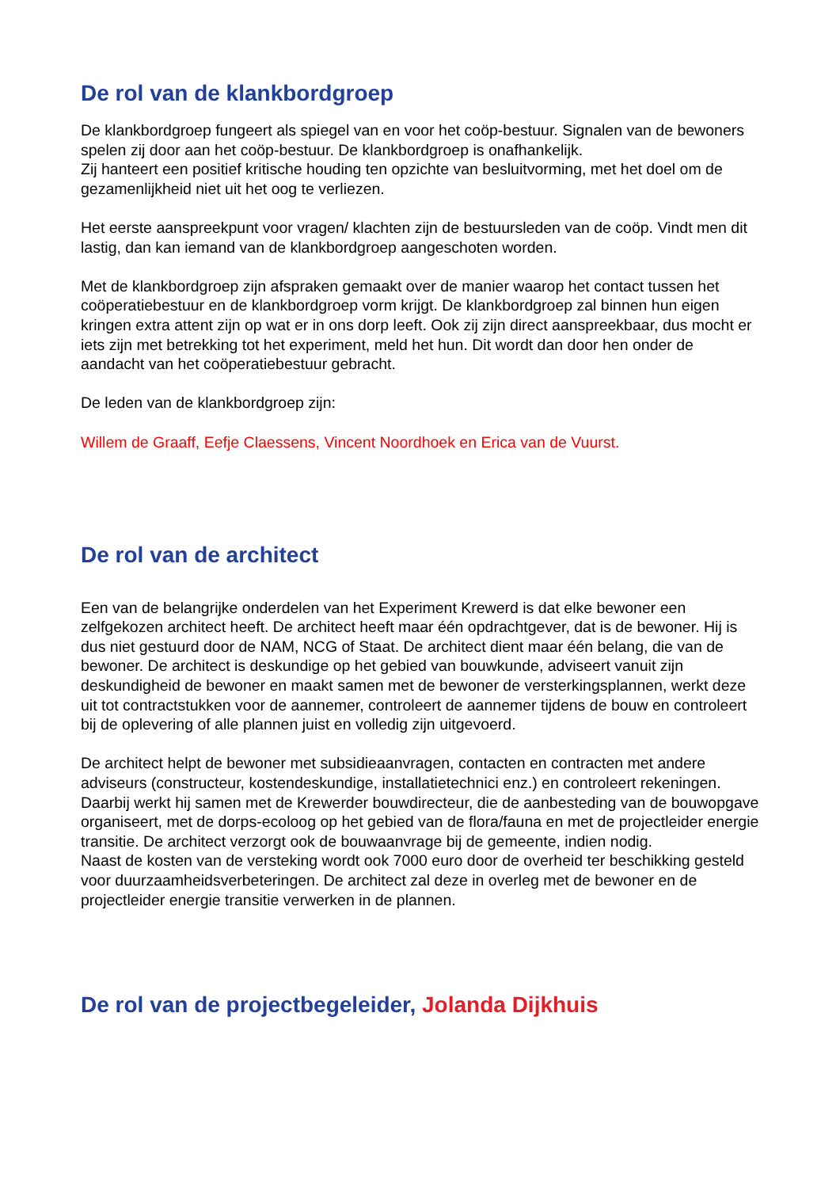De rol van de klankbordgroep
De klankbordgroep fungeert als spiegel van en voor het coöp-bestuur. Signalen van de bewoners spelen zij door aan het coöp-bestuur. De klankbordgroep is onafhankelijk.
Zij hanteert een positief kritische houding ten opzichte van besluitvorming, met het doel om de gezamenlijkheid niet uit het oog te verliezen.
Het eerste aanspreekpunt voor vragen/ klachten zijn de bestuursleden van de coöp. Vindt men dit lastig, dan kan iemand van de klankbordgroep aangeschoten worden.
Met de klankbordgroep zijn afspraken gemaakt over de manier waarop het contact tussen het coöperatiebestuur en de klankbordgroep vorm krijgt. De klankbordgroep zal binnen hun eigen kringen extra attent zijn op wat er in ons dorp leeft. Ook zij zijn direct aanspreekbaar, dus mocht er iets zijn met betrekking tot het experiment, meld het hun. Dit wordt dan door hen onder de aandacht van het coöperatiebestuur gebracht.
De leden van de klankbordgroep zijn:
Willem de Graaff, Eefje Claessens, Vincent Noordhoek en Erica van de Vuurst.
De rol van de architect
Een van de belangrijke onderdelen van het Experiment Krewerd is dat elke bewoner een zelfgekozen architect heeft. De architect heeft maar één opdrachtgever, dat is de bewoner. Hij is dus niet gestuurd door de NAM, NCG of Staat. De architect dient maar één belang, die van de bewoner. De architect is deskundige op het gebied van bouwkunde, adviseert vanuit zijn deskundigheid de bewoner en maakt samen met de bewoner de versterkingsplannen, werkt deze uit tot contractstukken voor de aannemer, controleert de aannemer tijdens de bouw en controleert bij de oplevering of alle plannen juist en volledig zijn uitgevoerd.
De architect helpt de bewoner met subsidieaanvragen, contacten en contracten met andere adviseurs (constructeur, kostendeskundige, installatietechnici enz.) en controleert rekeningen.
Daarbij werkt hij samen met de Krewerder bouwdirecteur, die de aanbesteding van de bouwopgave organiseert, met de dorps-ecoloog op het gebied van de flora/fauna en met de projectleider energie transitie. De architect verzorgt ook de bouwaanvrage bij de gemeente, indien nodig.
Naast de kosten van de versteking wordt ook 7000 euro door de overheid ter beschikking gesteld voor duurzaamheidsverbeteringen. De architect zal deze in overleg met de bewoner en de projectleider energie transitie verwerken in de plannen.
De rol van de projectbegeleider, Jolanda Dijkhuis